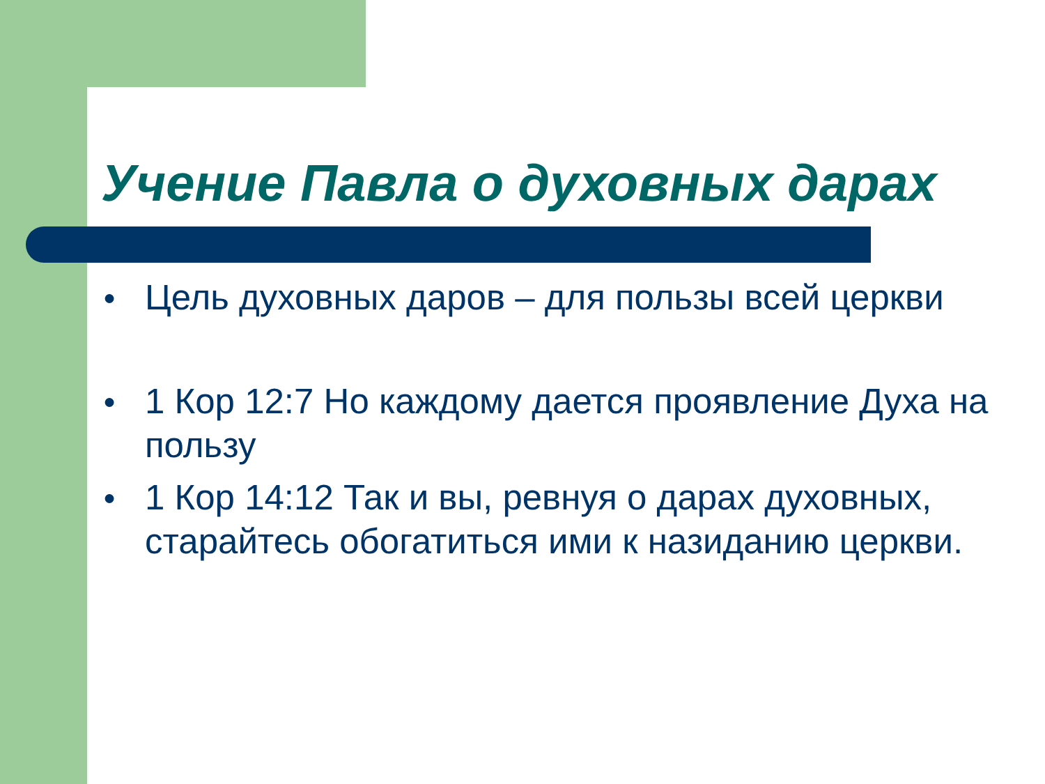Учение Павла о духовных дарах
● Цель духовных даров – для пользы всей церкви
● 1 Кор 12:7 Но каждому дается проявление Духа на пользу
● 1 Кор 14:12 Так и вы, ревнуя о дарах духовных, старайтесь обогатиться ими к назиданию церкви.